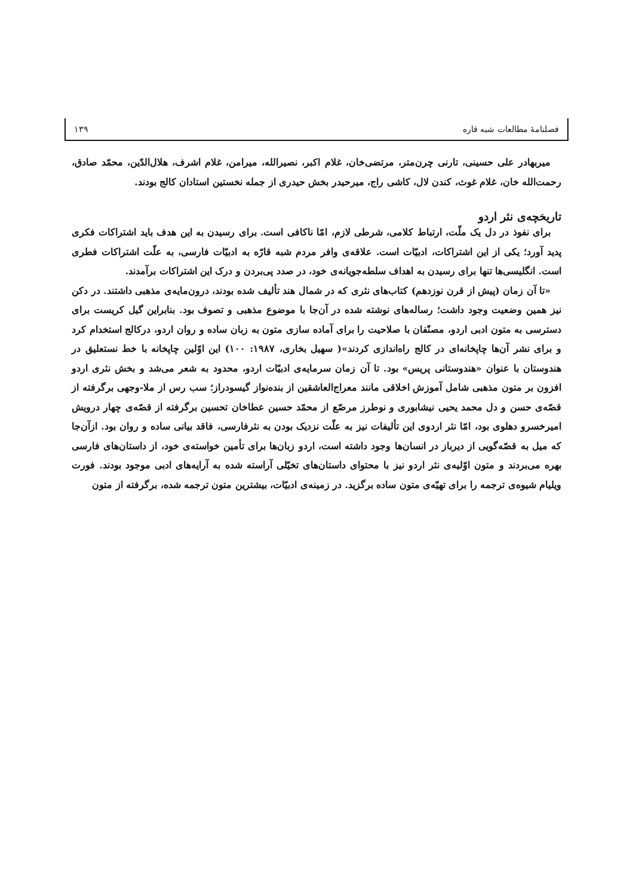فصلنامهٔ مطالعات شبه قاره ۱۳۹
میربهادر علی حسینی، تارنی چرن‌متر، مرتضی‌خان، غلام اکبر، نصیرالله، میرامن، غلام اشرف، هلال‌الدّین، محمّد صادق، رحمت‌الله خان، غلام غوث، کندن لال، کاشی راج، میرحیدر بخش حیدری از جمله نخستین استادان کالج بودند.
تاریخچه‌ی نثر اردو
برای نفوذ در دل یک ملّت، ارتباط کلامی، شرطی لازم، امّا ناکافی است. برای رسیدن به این هدف باید اشتراکات فکری پدید آورد؛ یکی از این اشتراکات، ادبیّات است. علاقه‌ی وافر مردم شبه قارّه به ادبیّات فارسی، به علّت اشتراکات فطری است. انگلیسی‌ها تنها برای رسیدن به اهداف سلطه‌جویانه‌ی خود، در صدد پی‌بردن و درک این اشتراکات برآمدند.
«تا آن زمان (پیش از قرن نوزدهم) کتاب‌های نثری که در شمال هند تألیف شده بودند، درون‌مایه‌ی مذهبی داشتند. در دکن نیز همین وضعیت وجود داشت؛ رساله‌های نوشته شده در آن‌جا با موضوع مذهبی و تصوف بود. بنابراین گیل کریست برای دسترسی به متون ادبی اردو، مصنّفان با صلاحیت را برای آماده سازی متون به زبان ساده و روان اردو، درکالج استخدام کرد و برای نشر آن‌ها چاپخانه‌ای در کالج راه‌اندازی کردند»( سهیل بخاری، ۱۹۸۷: ۱۰۰) این اوّلین چاپخانه با خط نستعلیق در هندوستان با عنوان «هندوستانی پریس» بود. تا آن زمان سرمایه‌ی ادبیّات اردو، محدود به شعر می‌شد و بخش نثری اردو افزون بر متون مذهبی شامل آموزش اخلاقی مانند معراج‌العاشقین از بنده‌نواز گیسودراز؛ سب رس از ملا-وجهی برگرفته از قصّه‌ی حسن و دل محمد یحیی نیشابوری و نوطرز مرصّع از محمّد حسین عطاخان تحسین برگرفته از قصّه‌ی چهار درویش امیرخسرو دهلوی بود، امّا نثر اردوی این تألیفات نیز به علّت نزدیک بودن به نثرفارسی، فاقد بیانی ساده و روان بود. ازآن‌جا که میل به قصّه‌گویی از دیرباز در انسان‌ها وجود داشته است، اردو زبان‌ها برای تأمین خواسته‌ی خود، از داستان‌های فارسی بهره می‌بردند و متون اوّلیه‌ی نثر اردو نیز با محتوای داستان‌های تخیّلی آراسته شده به آرایه‌های ادبی موجود بودند. فورت ویلیام شیوه‌ی ترجمه را برای تهیّه‌ی متون ساده برگزید. در زمینه‌ی ادبیّات، بیشترین متون ترجمه شده، برگرفته از متون